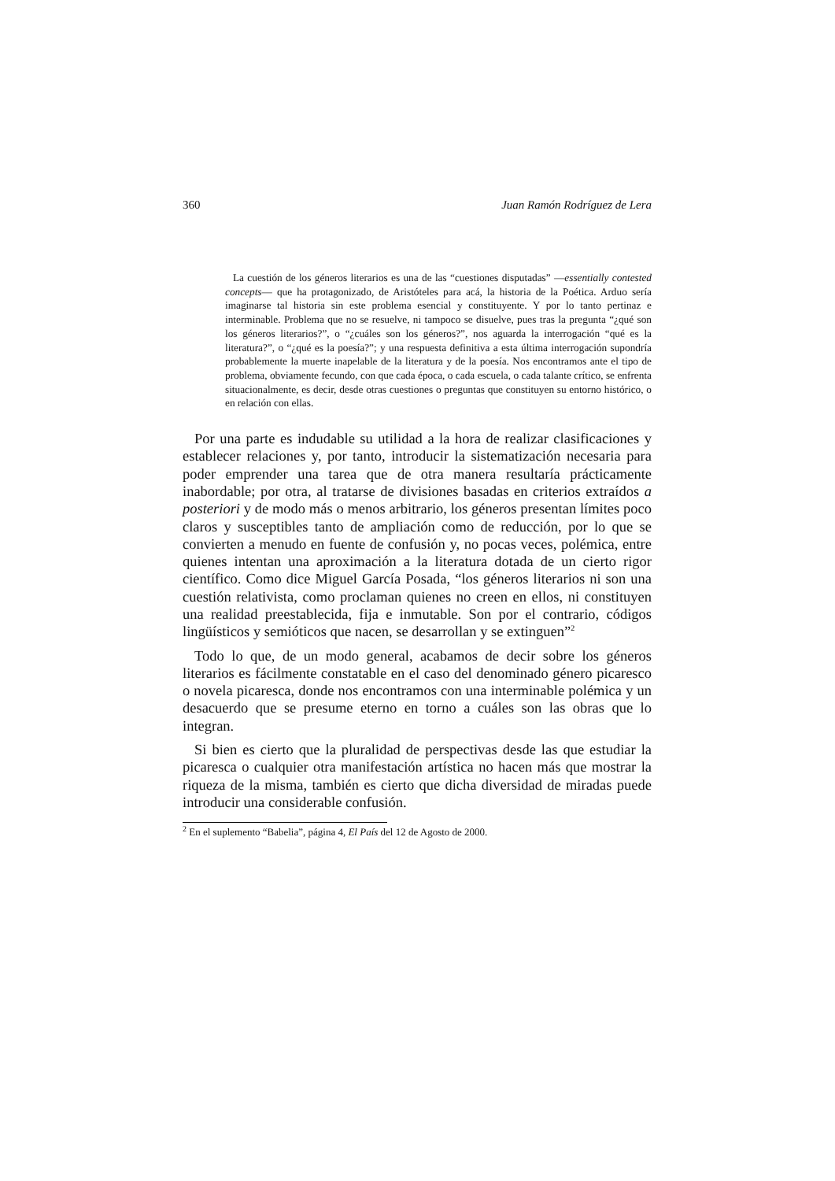360 Juan Ramón Rodríguez de Lera
La cuestión de los géneros literarios es una de las “cuestiones disputadas” —essentially contested concepts— que ha protagonizado, de Aristóteles para acá, la historia de la Poética. Arduo sería imaginarse tal historia sin este problema esencial y constituyente. Y por lo tanto pertinaz e interminable. Problema que no se resuelve, ni tampoco se disuelve, pues tras la pregunta “¿qué son los géneros literarios?”, o “¿cuáles son los géneros?”, nos aguarda la interrogación “qué es la literatura?”, o “¿qué es la poesía?”; y una respuesta definitiva a esta última interrogación supondría probablemente la muerte inapelable de la literatura y de la poesía. Nos encontramos ante el tipo de problema, obviamente fecundo, con que cada época, o cada escuela, o cada talante crítico, se enfrenta situacionalmente, es decir, desde otras cuestiones o preguntas que constituyen su entorno histórico, o en relación con ellas.
Por una parte es indudable su utilidad a la hora de realizar clasificaciones y establecer relaciones y, por tanto, introducir la sistematización necesaria para poder emprender una tarea que de otra manera resultaría prácticamente inabordable; por otra, al tratarse de divisiones basadas en criterios extraídos a posteriori y de modo más o menos arbitrario, los géneros presentan límites poco claros y susceptibles tanto de ampliación como de reducción, por lo que se convierten a menudo en fuente de confusión y, no pocas veces, polémica, entre quienes intentan una aproximación a la literatura dotada de un cierto rigor científico. Como dice Miguel García Posada, “los géneros literarios ni son una cuestión relativista, como proclaman quienes no creen en ellos, ni constituyen una realidad preestablecida, fija e inmutable. Son por el contrario, códigos lingüísticos y semióticos que nacen, se desarrollan y se extinguen”<sup>2</sup>
Todo lo que, de un modo general, acabamos de decir sobre los géneros literarios es fácilmente constatable en el caso del denominado género picaresco o novela picaresca, donde nos encontramos con una interminable polémica y un desacuerdo que se presume eterno en torno a cuáles son las obras que lo integran.
Si bien es cierto que la pluralidad de perspectivas desde las que estudiar la picaresca o cualquier otra manifestación artística no hacen más que mostrar la riqueza de la misma, también es cierto que dicha diversidad de miradas puede introducir una considerable confusión.
<sup>2</sup> En el suplemento “Babelia”, página 4, El País del 12 de Agosto de 2000.